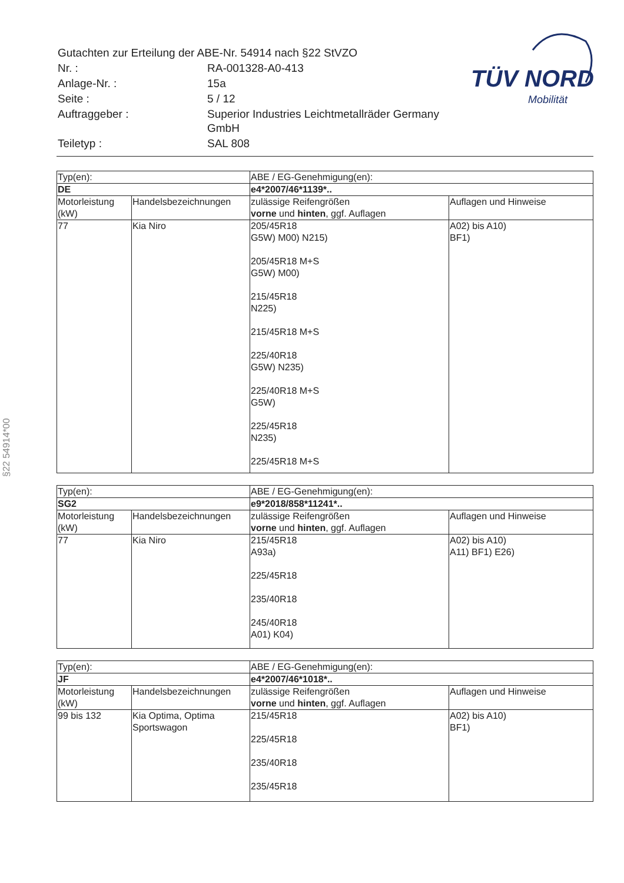| Gutachten zur Erteilung der ABE-Nr. 54914 nach §22 StVZO | |
| Nr. : | RA-001328-A0-413 |
| Anlage-Nr. : | 15a |
| Seite : | 5 / 12 |
| Auftraggeber : | Superior Industries Leichtmetallräder Germany GmbH |
| Teiletyp : | SAL 808 |
TÜV NORD
Mobilität
§22 54914*00
| Typ(en): | | ABE / EG-Genehmigung(en): | |
| DE | | e4*2007/46*1139*.. | |
| Motorleistung (kW) | Handelsbezeichnungen | zulässige Reifengrößen vorne und hinten , ggf. Auflagen | Auflagen und Hinweise |
| 77 | Kia Niro | 205/45R18 G5W) M00) N215) 205/45R18 M+S G5W) M00) 215/45R18 N225) 215/45R18 M+S 225/40R18 G5W) N235) 225/40R18 M+S G5W) 225/45R18 N235) 225/45R18 M+S | A02) bis A10) BF1) |
| Typ(en): | | ABE / EG-Genehmigung(en): | |
| SG2 | | e9*2018/858*11241*.. | |
| Motorleistung (kW) | Handelsbezeichnungen | zulässige Reifengrößen vorne und hinten , ggf. Auflagen | Auflagen und Hinweise |
| 77 | Kia Niro | 215/45R18 A93a) 225/45R18 235/40R18 245/40R18 A01) K04) | A02) bis A10) A11) BF1) E26) |
| Typ(en): | | ABE / EG-Genehmigung(en): | |
| JF | | e4*2007/46*1018*.. | |
| Motorleistung (kW) | Handelsbezeichnungen | zulässige Reifengrößen vorne und hinten , ggf. Auflagen | Auflagen und Hinweise |
| 99 bis 132 | Kia Optima, Optima Sportswagon | 215/45R18 225/45R18 235/40R18 235/45R18 | A02) bis A10) BF1) |